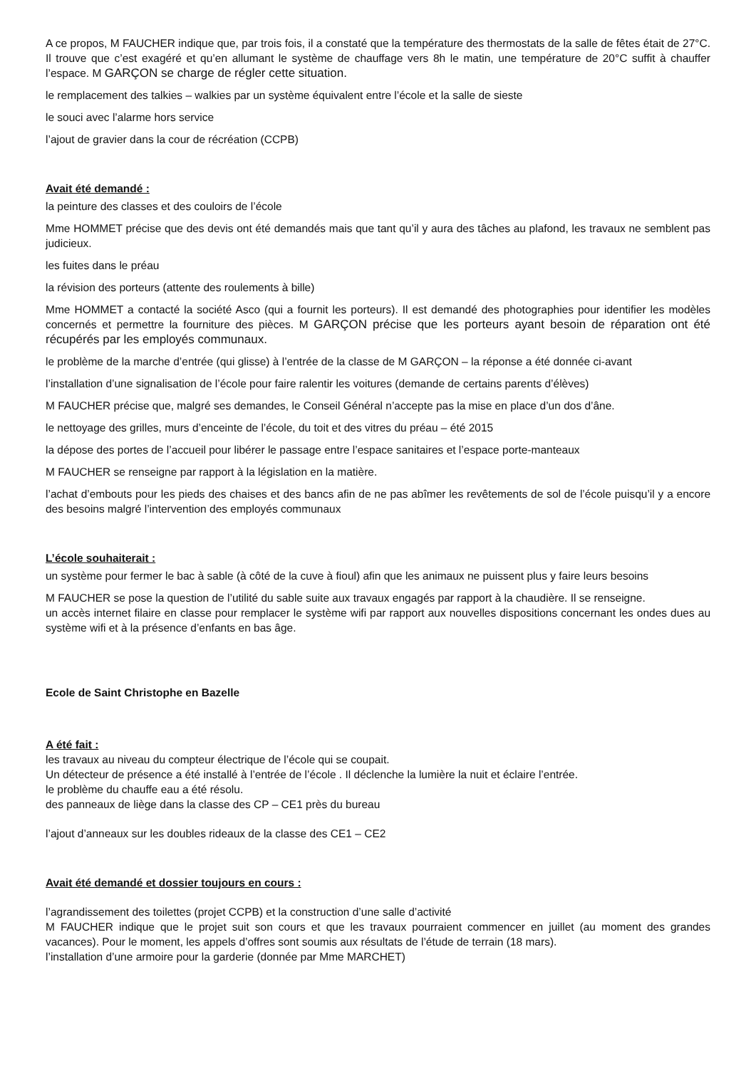A ce propos, M FAUCHER indique que, par trois fois, il a constaté que la température des thermostats de la salle de fêtes était de 27°C. Il trouve que c’est exagéré et qu’en allumant le système de chauffage vers 8h le matin, une température de 20°C suffit à chauffer l’espace. M GARÇON se charge de régler cette situation.
le remplacement des talkies – walkies par un système équivalent entre l’école et la salle de sieste
le souci avec l’alarme hors service
l’ajout de gravier dans la cour de récréation (CCPB)
Avait été demandé :
la peinture des classes et des couloirs de l’école
Mme HOMMET précise que des devis ont été demandés mais que tant qu’il y aura des tâches au plafond, les travaux ne semblent pas judicieux.
les fuites dans le préau
la révision des porteurs (attente des roulements à bille)
Mme HOMMET a contacté la société Asco (qui a fournit les porteurs). Il est demandé des photographies pour identifier les modèles concernés et permettre la fourniture des pièces. M GARÇON précise que les porteurs ayant besoin de réparation ont été récupérés par les employés communaux.
le problème de la marche d’entrée (qui glisse) à l’entrée de la classe de M GARÇON – la réponse a été donnée ci-avant
l’installation d’une signalisation de l’école pour faire ralentir les voitures (demande de certains parents d’élèves)
M FAUCHER précise que, malgré ses demandes, le Conseil Général n’accepte pas la mise en place d’un dos d’âne.
le nettoyage des grilles, murs d’enceinte de l’école, du toit et des vitres du préau – été 2015
la dépose des portes de l’accueil pour libérer le passage entre l’espace sanitaires et l’espace porte-manteaux
M FAUCHER se renseigne par rapport à la législation en la matière.
l’achat d’embouts pour les pieds des chaises et des bancs afin de ne pas abîmer les revêtements de sol de l’école puisqu’il y a encore des besoins malgré l’intervention des employés communaux
L’école souhaiterait :
un système pour fermer le bac à sable (à côté de la cuve à fioul) afin que les animaux ne puissent plus y faire leurs besoins
M FAUCHER se pose la question de l’utilité du sable suite aux travaux engagés par rapport à la chaudière. Il se renseigne.
un accès internet filaire en classe pour remplacer le système wifi par rapport aux nouvelles dispositions concernant les ondes dues au système wifi et à la présence d’enfants en bas âge.
Ecole de Saint Christophe en Bazelle
A été fait :
les travaux au niveau du compteur électrique de l’école qui se coupait.
Un détecteur de présence a été installé à l’entrée de l’école . Il déclenche la lumière la nuit et éclaire l’entrée.
le problème du chauffe eau a été résolu.
des panneaux de liège dans la classe des CP – CE1 près du bureau
l’ajout d’anneaux sur les doubles rideaux de la classe des CE1 – CE2
Avait été demandé et dossier toujours en cours :
l’agrandissement des toilettes (projet CCPB) et la construction d’une salle d’activité
M FAUCHER indique que le projet suit son cours et que les travaux pourraient commencer en juillet (au moment des grandes vacances). Pour le moment, les appels d’offres sont soumis aux résultats de l’étude de terrain (18 mars).
l’installation d’une armoire pour la garderie (donnée par Mme MARCHET)